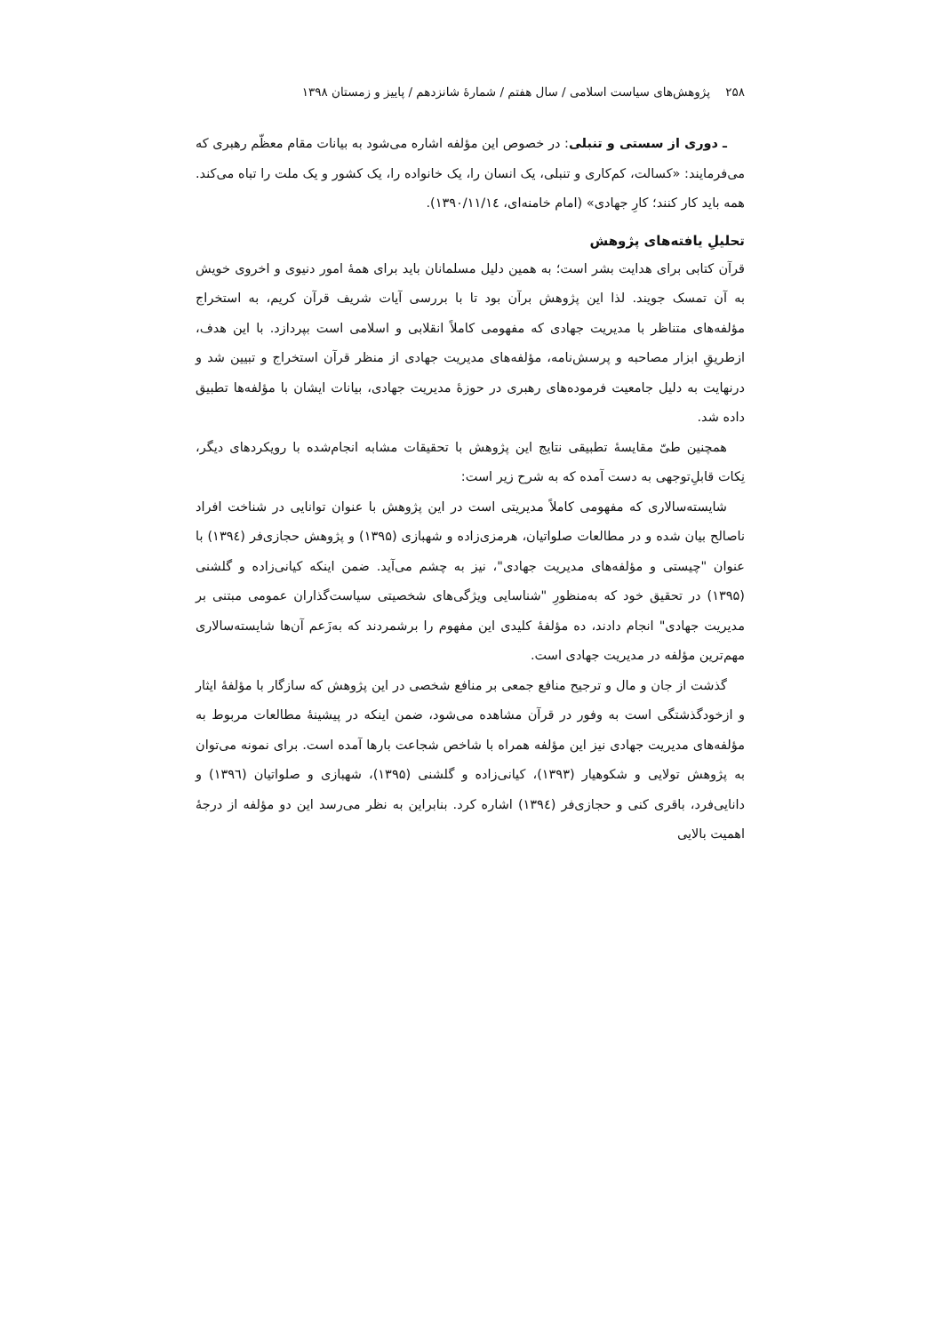۲۵۸ پژوهش‌های سیاست اسلامی / سال هفتم / شمارهٔ شانزدهم / پاییز و زمستان ۱۳۹۸
ـ دوری از سستی و تنبلی: در خصوص این مؤلفه اشاره می‌شود به بیانات مقام معظّم رهبری که می‌فرمایند: «کسالت، کم‌کاری و تنبلی، یک انسان را، یک خانواده را، یک کشور و یک ملت را تباه می‌کند. همه باید کار کنند؛ کارِ جهادی» (امام خامنه‌ای، ۱۳۹۰/۱۱/۱٤).
تحلیلِ یافته‌های پژوهش
قرآن کتابی برای هدایت بشر است؛ به همین دلیل مسلمانان باید برای همهٔ امور دنیوی و اخروی خویش به آن تمسک جویند. لذا این پژوهش برآن بود تا با بررسی آیات شریف قرآن کریم، به استخراج مؤلفه‌های متناظر با مدیریت جهادی که مفهومی کاملاً انقلابی و اسلامی است بپردازد. با این هدف، ازطریقِ ابزار مصاحبه و پرسش‌نامه، مؤلفه‌های مدیریت جهادی از منظر قرآن استخراج و تبیین شد و درنهایت به دلیل جامعیت فرموده‌های رهبری در حوزهٔ مدیریت جهادی، بیانات ایشان با مؤلفه‌ها تطبیق داده شد.
همچنین طیّ مقایسهٔ تطبیقی نتایج این پژوهش با تحقیقات مشابه انجام‌شده با رویکردهای دیگر، نِکات قابلِ‌توجهی به دست آمده که به شرح زیر است:
شایسته‌سالاری که مفهومی کاملاً مدیریتی است در این پژوهش با عنوان توانایی در شناخت افراد ناصالح بیان شده و در مطالعات صلواتیان، هرمزی‌زاده و شهبازی (۱۳۹۵) و پژوهش حجازی‌فر (۱۳۹٤) با عنوان "چیستی و مؤلفه‌های مدیریت جهادی"، نیز به چشم می‌آید. ضمن اینکه کیانی‌زاده و گلشنی (۱۳۹۵) در تحقیق خود که به‌منظورِ "شناسایی ویژگی‌های شخصیتی سیاست‌گذاران عمومی مبتنی بر مدیریت جهادی" انجام دادند، ده مؤلفهٔ کلیدی این مفهوم را برشمردند که به‌زَعم آن‌ها شایسته‌سالاری مهم‌ترین مؤلفه در مدیریت جهادی است.
گذشت از جان و مال و ترجیح منافع جمعی بر منافع شخصی در این پژوهش که سازگار با مؤلفهٔ ایثار و ازخودگذشتگی است به وفور در قرآن مشاهده می‌شود، ضمن اینکه در پیشینهٔ مطالعات مربوط به مؤلفه‌های مدیریت جهادی نیز این مؤلفه همراه با شاخص شجاعت بارها آمده است. برای نمونه می‌توان به پژوهش تولایی و شکوهیار (۱۳۹۳)، کیانی‌زاده و گلشنی (۱۳۹۵)، شهبازی و صلواتیان (۱۳۹٦) و دانایی‌فرد، باقری کنی و حجازی‌فر (۱۳۹٤) اشاره کرد. بنابراین به نظر می‌رسد این دو مؤلفه از درجهٔ اهمیت بالایی